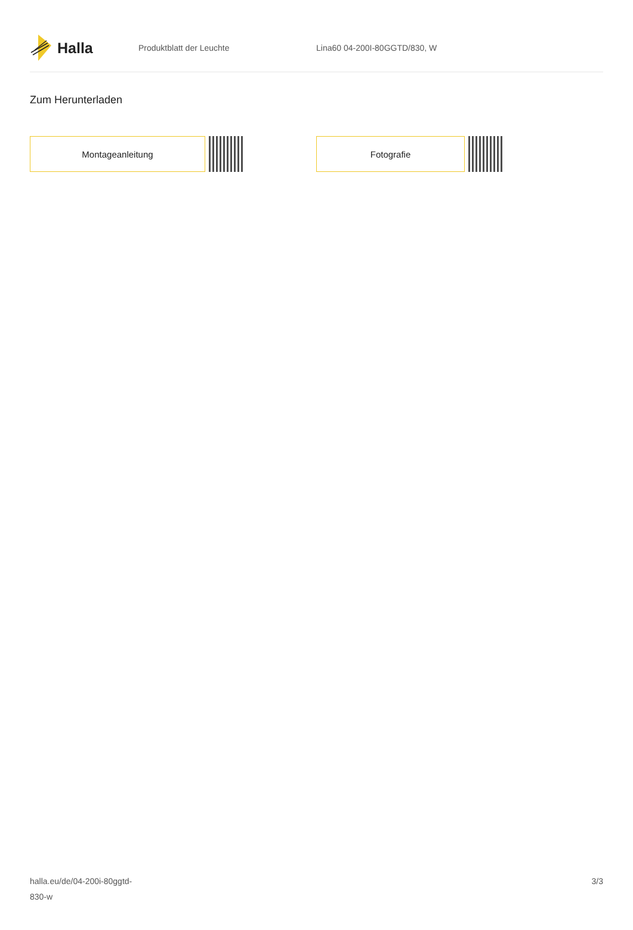Halla
Produktblatt der Leuchte Lina60 04-200I-80GGTD/830, W
Zum Herunterladen
Montageanleitung Fotografie
halla.eu/de/04-200i-80ggtd-
830-w
3/3